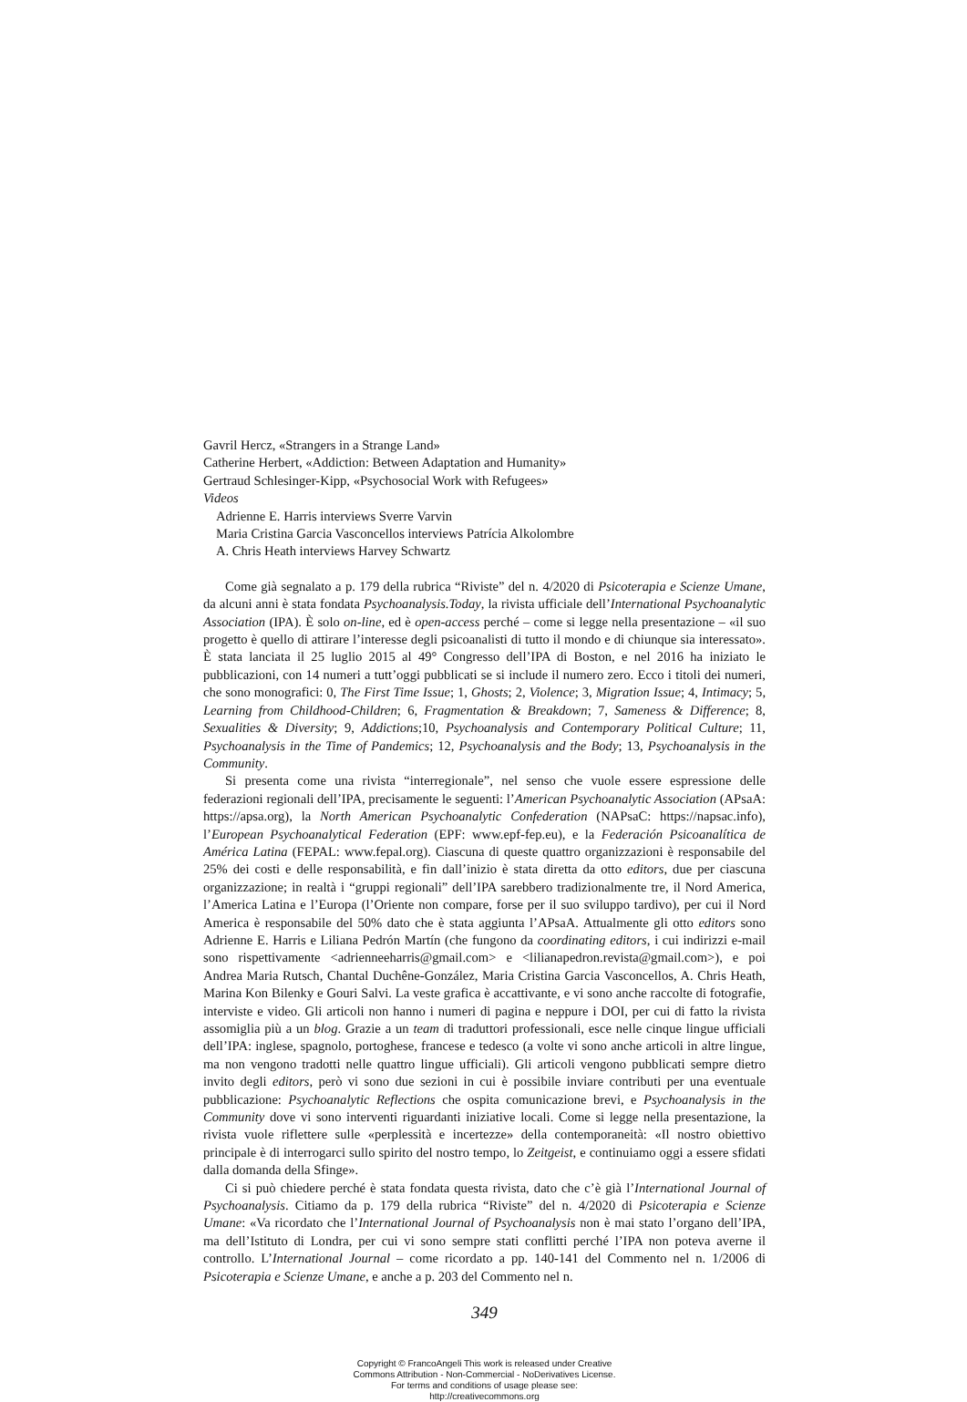Gavril Hercz, «Strangers in a Strange Land»
Catherine Herbert, «Addiction: Between Adaptation and Humanity»
Gertraud Schlesinger-Kipp, «Psychosocial Work with Refugees»
Videos
Adrienne E. Harris interviews Sverre Varvin
Maria Cristina Garcia Vasconcellos interviews Patrícia Alkolombre
A. Chris Heath interviews Harvey Schwartz
Come già segnalato a p. 179 della rubrica “Riviste” del n. 4/2020 di Psicoterapia e Scienze Umane, da alcuni anni è stata fondata Psychoanalysis.Today, la rivista ufficiale dell’International Psychoanalytic Association (IPA). È solo on-line, ed è open-access perché – come si legge nella presentazione – «il suo progetto è quello di attirare l’interesse degli psicoanalisti di tutto il mondo e di chiunque sia interessato». È stata lanciata il 25 luglio 2015 al 49° Congresso dell’IPA di Boston, e nel 2016 ha iniziato le pubblicazioni, con 14 numeri a tutt’oggi pubblicati se si include il numero zero. Ecco i titoli dei numeri, che sono monografici: 0, The First Time Issue; 1, Ghosts; 2, Violence; 3, Migration Issue; 4, Intimacy; 5, Learning from Childhood-Children; 6, Fragmentation & Breakdown; 7, Sameness & Difference; 8, Sexualities & Diversity; 9, Addictions;10, Psychoanalysis and Contemporary Political Culture; 11, Psychoanalysis in the Time of Pandemics; 12, Psychoanalysis and the Body; 13, Psychoanalysis in the Community.
Si presenta come una rivista “interregionale”, nel senso che vuole essere espressione delle federazioni regionali dell’IPA, precisamente le seguenti: l’American Psychoanalytic Association (APsaA: https://apsa.org), la North American Psychoanalytic Confederation (NAPsaC: https://napsac.info), l’European Psychoanalytical Federation (EPF: www.epf-fep.eu), e la Federación Psicoanalítica de América Latina (FEPAL: www.fepal.org). Ciascuna di queste quattro organizzazioni è responsabile del 25% dei costi e delle responsabilità, e fin dall’inizio è stata diretta da otto editors, due per ciascuna organizzazione; in realtà i “gruppi regionali” dell’IPA sarebbero tradizionalmente tre, il Nord America, l’America Latina e l’Europa (l’Oriente non compare, forse per il suo sviluppo tardivo), per cui il Nord America è responsabile del 50% dato che è stata aggiunta l’APsaA. Attualmente gli otto editors sono Adrienne E. Harris e Liliana Pedrón Martín (che fungono da coordinating editors, i cui indirizzi e-mail sono rispettivamente <adrienneeharris@gmail.com> e <lilianapedron.revista@gmail.com>), e poi Andrea Maria Rutsch, Chantal Duchêne-González, Maria Cristina Garcia Vasconcellos, A. Chris Heath, Marina Kon Bilenky e Gouri Salvi. La veste grafica è accattivante, e vi sono anche raccolte di fotografie, interviste e video. Gli articoli non hanno i numeri di pagina e neppure i DOI, per cui di fatto la rivista assomiglia più a un blog. Grazie a un team di traduttori professionali, esce nelle cinque lingue ufficiali dell’IPA: inglese, spagnolo, portoghese, francese e tedesco (a volte vi sono anche articoli in altre lingue, ma non vengono tradotti nelle quattro lingue ufficiali). Gli articoli vengono pubblicati sempre dietro invito degli editors, però vi sono due sezioni in cui è possibile inviare contributi per una eventuale pubblicazione: Psychoanalytic Reflections che ospita comunicazione brevi, e Psychoanalysis in the Community dove vi sono interventi riguardanti iniziative locali. Come si legge nella presentazione, la rivista vuole riflettere sulle «perplessità e incertezze» della contemporaneità: «Il nostro obiettivo principale è di interrogarci sullo spirito del nostro tempo, lo Zeitgeist, e continuiamo oggi a essere sfidati dalla domanda della Sfinge».
Ci si può chiedere perché è stata fondata questa rivista, dato che c’è già l’International Journal of Psychoanalysis. Citiamo da p. 179 della rubrica “Riviste” del n. 4/2020 di Psicoterapia e Scienze Umane: «Va ricordato che l’International Journal of Psychoanalysis non è mai stato l’organo dell’IPA, ma dell’Istituto di Londra, per cui vi sono sempre stati conflitti perché l’IPA non poteva averne il controllo. L’International Journal – come ricordato a pp. 140-141 del Commento nel n. 1/2006 di Psicoterapia e Scienze Umane, e anche a p. 203 del Commento nel n.
349
Copyright © FrancoAngeli This work is released under Creative
Commons Attribution - Non-Commercial - NoDerivatives License.
For terms and conditions of usage please see:
http://creativecommons.org